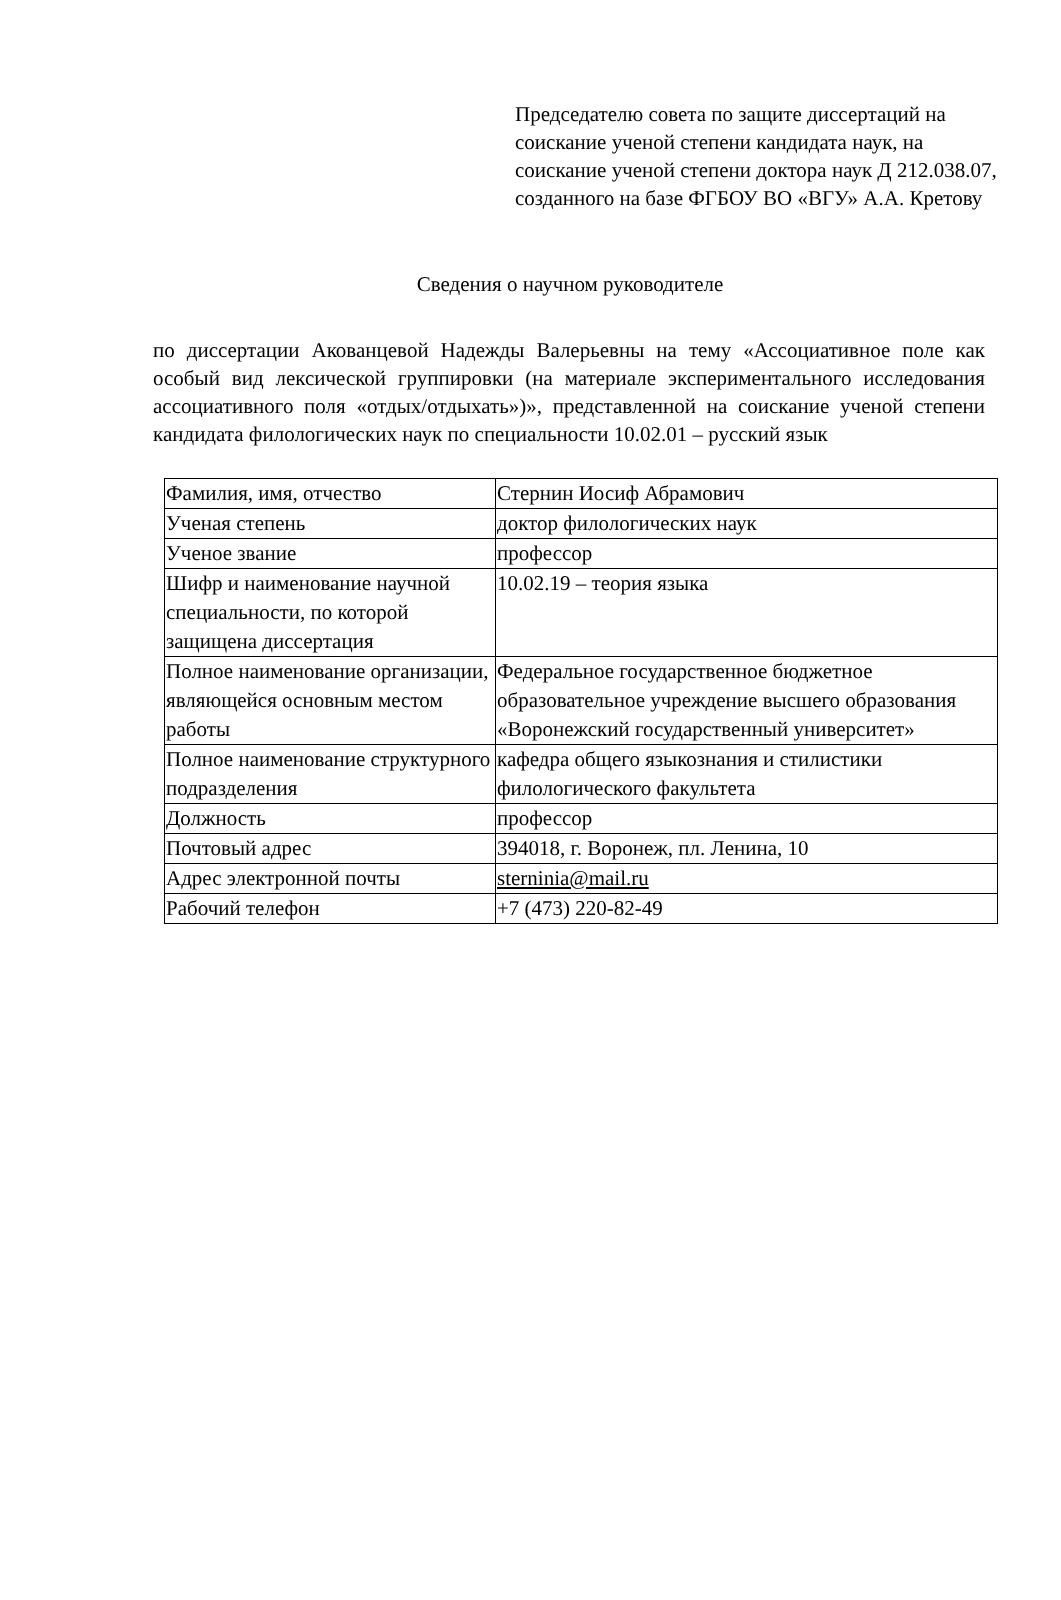Председателю совета по защите диссертаций на соискание ученой степени кандидата наук, на соискание ученой степени доктора наук Д 212.038.07, созданного на базе ФГБОУ ВО «ВГУ» А.А. Кретову
Сведения о научном руководителе
по диссертации Акованцевой Надежды Валерьевны на тему «Ассоциативное поле как особый вид лексической группировки (на материале экспериментального исследования ассоциативного поля «отдых/отдыхать»)», представленной на соискание ученой степени кандидата филологических наук по специальности 10.02.01 – русский язык
| Фамилия, имя, отчество | Стернин Иосиф Абрамович |
| Ученая степень | доктор филологических наук |
| Ученое звание | профессор |
| Шифр и наименование научной специальности, по которой защищена диссертация | 10.02.19 – теория языка |
| Полное наименование организации, являющейся основным местом работы | Федеральное государственное бюджетное образовательное учреждение высшего образования «Воронежский государственный университет» |
| Полное наименование структурного подразделения | кафедра общего языкознания и стилистики филологического факультета |
| Должность | профессор |
| Почтовый адрес | 394018, г. Воронеж, пл. Ленина, 10 |
| Адрес электронной почты | sterninia@mail.ru |
| Рабочий телефон | +7 (473) 220-82-49 |